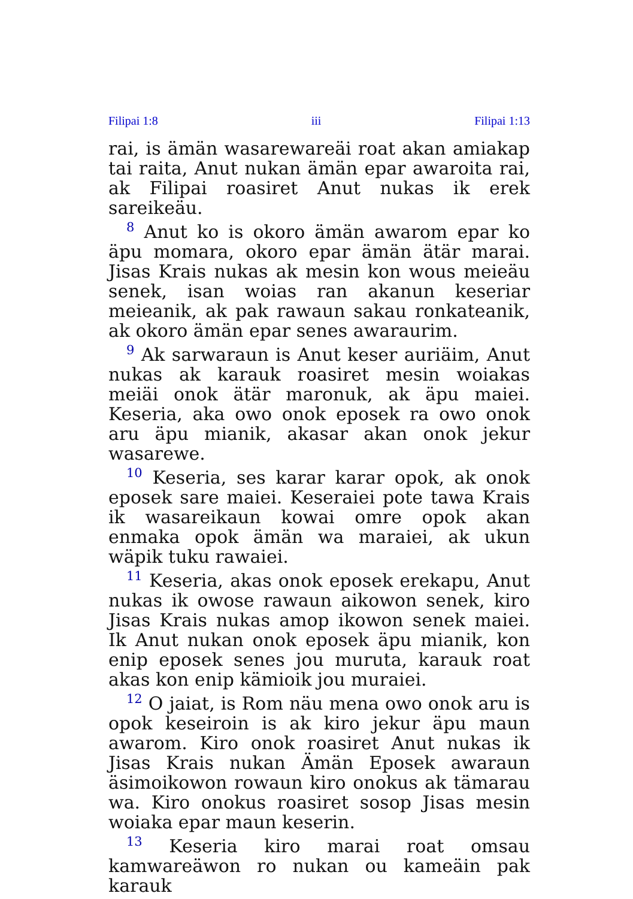Filipai 1:8 iii Filipai 1:13
rai, is ämän wasarewareäi roat akan amiakap tai raita, Anut nukan ämän epar awaroita rai, ak Filipai roasiret Anut nukas ik erek sareikeäu.
<sup>8</sup> Anut ko is okoro ämän awarom epar ko äpu momara, okoro epar ämän ätär marai. Jisas Krais nukas ak mesin kon wous meieäu senek, isan woias ran akanun keseriar meieanik, ak pak rawaun sakau ronkateanik, ak okoro ämän epar senes awaraurim.
<sup>9</sup> Ak sarwaraun is Anut keser auriäim, Anut nukas ak karauk roasiret mesin woiakas meiäi onok ätär maronuk, ak äpu maiei. Keseria, aka owo onok eposek ra owo onok aru äpu mianik, akasar akan onok jekur wasarewe.
<sup>10</sup> Keseria, ses karar karar opok, ak onok eposek sare maiei. Keseraiei pote tawa Krais ik wasareikaun kowai omre opok akan enmaka opok ämän wa maraiei, ak ukun wäpik tuku rawaiei.
<sup>11</sup> Keseria, akas onok eposek erekapu, Anut nukas ik owose rawaun aikowon senek, kiro Jisas Krais nukas amop ikowon senek maiei. Ik Anut nukan onok eposek äpu mianik, kon enip eposek senes jou muruta, karauk roat akas kon enip kämioik jou muraiei.
<sup>12</sup> O jaiat, is Rom näu mena owo onok aru is opok keseiroin is ak kiro jekur äpu maun awarom. Kiro onok roasiret Anut nukas ik Jisas Krais nukan Ämän Eposek awaraun äsimoikowon rowaun kiro onokus ak tämarau wa. Kiro onokus roasiret sosop Jisas mesin woiaka epar maun keserin.
<sup>13</sup> Keseria kiro marai roat omsau kamwareäwon ro nukan ou kameäin pak karauk